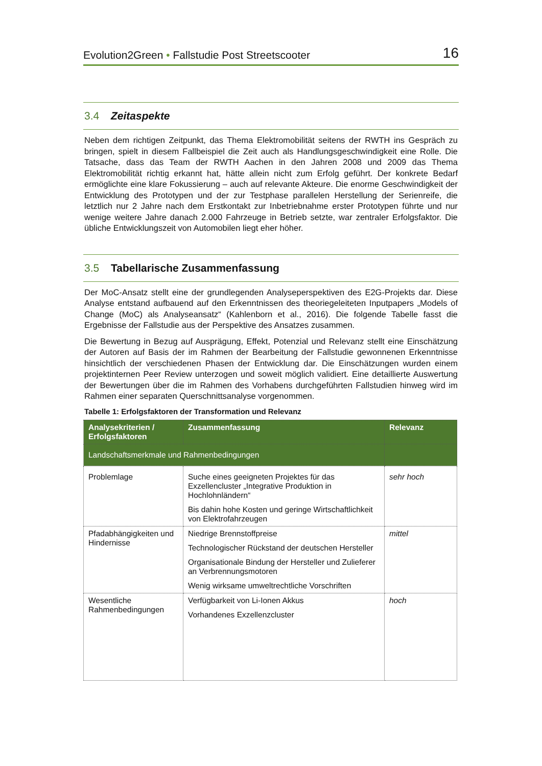Evolution2Green • Fallstudie Post Streetscooter 16
3.4 Zeitaspekte
Neben dem richtigen Zeitpunkt, das Thema Elektromobilität seitens der RWTH ins Gespräch zu bringen, spielt in diesem Fallbeispiel die Zeit auch als Handlungsgeschwindigkeit eine Rolle. Die Tatsache, dass das Team der RWTH Aachen in den Jahren 2008 und 2009 das Thema Elektromobilität richtig erkannt hat, hätte allein nicht zum Erfolg geführt. Der konkrete Bedarf ermöglichte eine klare Fokussierung – auch auf relevante Akteure. Die enorme Geschwindigkeit der Entwicklung des Prototypen und der zur Testphase parallelen Herstellung der Serienreife, die letztlich nur 2 Jahre nach dem Erstkontakt zur Inbetriebnahme erster Prototypen führte und nur wenige weitere Jahre danach 2.000 Fahrzeuge in Betrieb setzte, war zentraler Erfolgsfaktor. Die übliche Entwicklungszeit von Automobilen liegt eher höher.
3.5 Tabellarische Zusammenfassung
Der MoC-Ansatz stellt eine der grundlegenden Analyseperspektiven des E2G-Projekts dar. Diese Analyse entstand aufbauend auf den Erkenntnissen des theoriegeleiteten Inputpapers „Models of Change (MoC) als Analyseansatz“ (Kahlenborn et al., 2016). Die folgende Tabelle fasst die Ergebnisse der Fallstudie aus der Perspektive des Ansatzes zusammen.
Die Bewertung in Bezug auf Ausprägung, Effekt, Potenzial und Relevanz stellt eine Einschätzung der Autoren auf Basis der im Rahmen der Bearbeitung der Fallstudie gewonnenen Erkenntnisse hinsichtlich der verschiedenen Phasen der Entwicklung dar. Die Einschätzungen wurden einem projektinternen Peer Review unterzogen und soweit möglich validiert. Eine detaillierte Auswertung der Bewertungen über die im Rahmen des Vorhabens durchgeführten Fallstudien hinweg wird im Rahmen einer separaten Querschnittsanalyse vorgenommen.
Tabelle 1: Erfolgsfaktoren der Transformation und Relevanz
| Analysekriterien / Erfolgsfaktoren | Zusammenfassung | Relevanz |
| --- | --- | --- |
| Landschaftsmerkmale und Rahmenbedingungen | | |
| Problemlage | Suche eines geeigneten Projektes für das Exzellencluster „Integrative Produktion in Hochlohnländern“ Bis dahin hohe Kosten und geringe Wirtschaftlichkeit von Elektrofahrzeugen | sehr hoch |
| Pfadabhängigkeiten und Hindernisse | Niedrige Brennstoffpreise Technologischer Rückstand der deutschen Hersteller Organisationale Bindung der Hersteller und Zulieferer an Verbrennungsmotoren Wenig wirksame umweltrechtliche Vorschriften | mittel |
| Wesentliche Rahmenbedingungen | Verfügbarkeit von Li-Ionen Akkus Vorhandenes Exzellenzcluster | hoch |